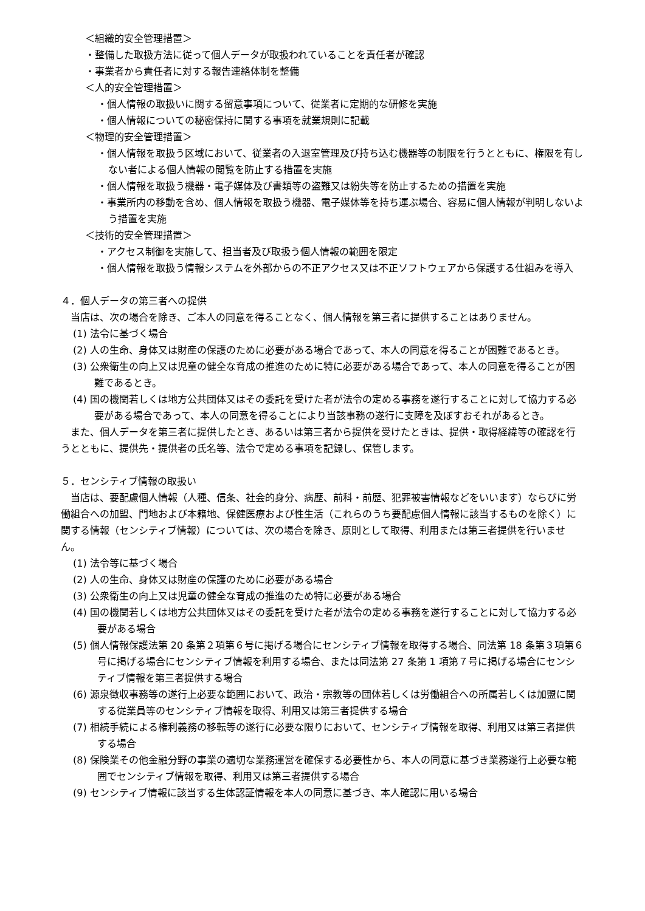＜組織的安全管理措置＞
・整備した取扱方法に従って個人データが取扱われていることを責任者が確認
・事業者から責任者に対する報告連絡体制を整備
＜人的安全管理措置＞
・個人情報の取扱いに関する留意事項について、従業者に定期的な研修を実施
・個人情報についての秘密保持に関する事項を就業規則に記載
＜物理的安全管理措置＞
・個人情報を取扱う区域において、従業者の入退室管理及び持ち込む機器等の制限を行うとともに、権限を有しない者による個人情報の閲覧を防止する措置を実施
・個人情報を取扱う機器・電子媒体及び書類等の盗難又は紛失等を防止するための措置を実施
・事業所内の移動を含め、個人情報を取扱う機器、電子媒体等を持ち運ぶ場合、容易に個人情報が判明しないよう措置を実施
＜技術的安全管理措置＞
・アクセス制御を実施して、担当者及び取扱う個人情報の範囲を限定
・個人情報を取扱う情報システムを外部からの不正アクセス又は不正ソフトウェアから保護する仕組みを導入
４．個人データの第三者への提供
　当店は、次の場合を除き、ご本人の同意を得ることなく、個人情報を第三者に提供することはありません。
(1) 法令に基づく場合
(2) 人の生命、身体又は財産の保護のために必要がある場合であって、本人の同意を得ることが困難であるとき。
(3) 公衆衛生の向上又は児童の健全な育成の推進のために特に必要がある場合であって、本人の同意を得ることが困難であるとき。
(4) 国の機関若しくは地方公共団体又はその委託を受けた者が法令の定める事務を遂行することに対して協力する必要がある場合であって、本人の同意を得ることにより当該事務の遂行に支障を及ぼすおそれがあるとき。
　また、個人データを第三者に提供したとき、あるいは第三者から提供を受けたときは、提供・取得経緯等の確認を行うとともに、提供先・提供者の氏名等、法令で定める事項を記録し、保管します。
５．センシティブ情報の取扱い
　当店は、要配慮個人情報（人種、信条、社会的身分、病歴、前科・前歴、犯罪被害情報などをいいます）ならびに労働組合への加盟、門地および本籍地、保健医療および性生活（これらのうち要配慮個人情報に該当するものを除く）に関する情報（センシティブ情報）については、次の場合を除き、原則として取得、利用または第三者提供を行いません。
(1) 法令等に基づく場合
(2) 人の生命、身体又は財産の保護のために必要がある場合
(3) 公衆衛生の向上又は児童の健全な育成の推進のため特に必要がある場合
(4) 国の機関若しくは地方公共団体又はその委託を受けた者が法令の定める事務を遂行することに対して協力する必要がある場合
(5) 個人情報保護法第 20 条第２項第６号に掲げる場合にセンシティブ情報を取得する場合、同法第 18 条第３項第６号に掲げる場合にセンシティブ情報を利用する場合、または同法第 27 条第 1 項第７号に掲げる場合にセンシティブ情報を第三者提供する場合
(6) 源泉徴収事務等の遂行上必要な範囲において、政治・宗教等の団体若しくは労働組合への所属若しくは加盟に関する従業員等のセンシティブ情報を取得、利用又は第三者提供する場合
(7) 相続手続による権利義務の移転等の遂行に必要な限りにおいて、センシティブ情報を取得、利用又は第三者提供する場合
(8) 保険業その他金融分野の事業の適切な業務運営を確保する必要性から、本人の同意に基づき業務遂行上必要な範囲でセンシティブ情報を取得、利用又は第三者提供する場合
(9) センシティブ情報に該当する生体認証情報を本人の同意に基づき、本人確認に用いる場合